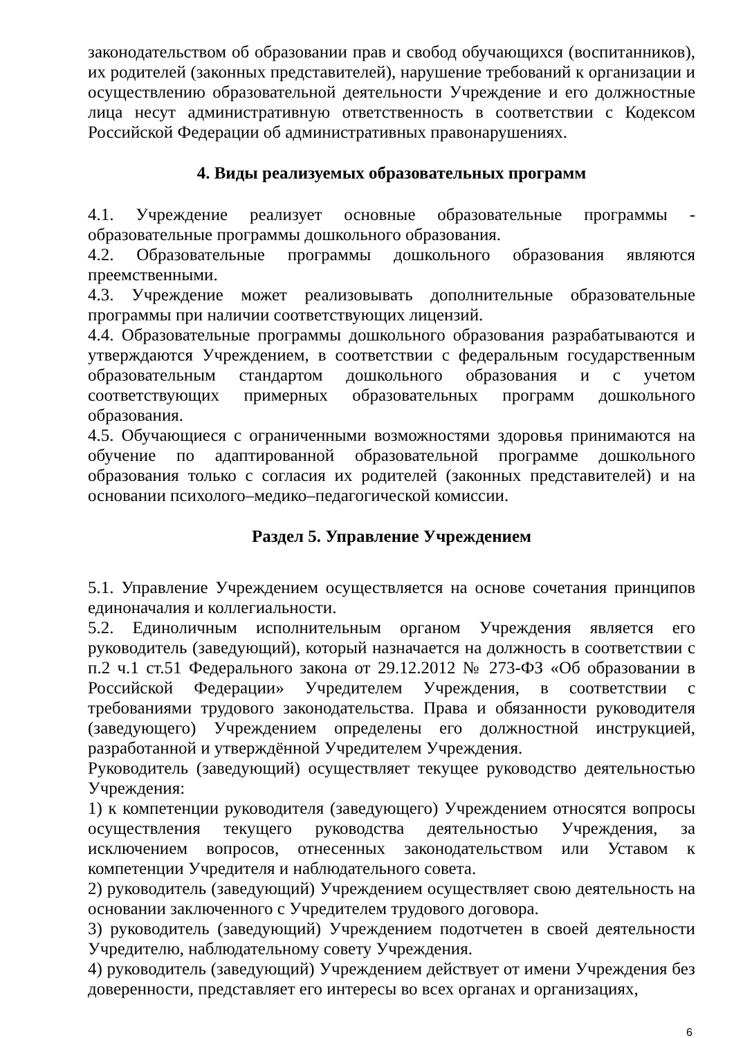законодательством об образовании прав и свобод обучающихся (воспитанников), их родителей (законных представителей), нарушение требований к организации и осуществлению образовательной деятельности Учреждение и его должностные лица несут административную ответственность в соответствии с Кодексом Российской Федерации об административных правонарушениях.
4. Виды реализуемых образовательных программ
4.1. Учреждение реализует основные образовательные программы - образовательные программы дошкольного образования.
4.2. Образовательные программы дошкольного образования являются преемственными.
4.3. Учреждение может реализовывать дополнительные образовательные программы при наличии соответствующих лицензий.
4.4. Образовательные программы дошкольного образования разрабатываются и утверждаются Учреждением, в соответствии с федеральным государственным образовательным стандартом дошкольного образования и с учетом соответствующих примерных образовательных программ дошкольного образования.
4.5. Обучающиеся с ограниченными возможностями здоровья принимаются на обучение по адаптированной образовательной программе дошкольного образования только с согласия их родителей (законных представителей) и на основании психолого–медико–педагогической комиссии.
Раздел 5. Управление Учреждением
5.1. Управление Учреждением осуществляется на основе сочетания принципов единоначалия и коллегиальности.
5.2. Единоличным исполнительным органом Учреждения является его руководитель (заведующий), который назначается на должность в соответствии с п.2 ч.1 ст.51 Федерального закона от 29.12.2012 № 273-ФЗ «Об образовании в Российской Федерации» Учредителем Учреждения, в соответствии с требованиями трудового законодательства. Права и обязанности руководителя (заведующего) Учреждением определены его должностной инструкцией, разработанной и утверждённой Учредителем Учреждения.
Руководитель (заведующий) осуществляет текущее руководство деятельностью Учреждения:
1) к компетенции руководителя (заведующего) Учреждением относятся вопросы осуществления текущего руководства деятельностью Учреждения, за исключением вопросов, отнесенных законодательством или Уставом к компетенции Учредителя и наблюдательного совета.
2) руководитель (заведующий) Учреждением осуществляет свою деятельность на основании заключенного с Учредителем трудового договора.
3) руководитель (заведующий) Учреждением подотчетен в своей деятельности Учредителю, наблюдательному совету Учреждения.
4) руководитель (заведующий) Учреждением действует от имени Учреждения без доверенности, представляет его интересы во всех органах и организациях,
6